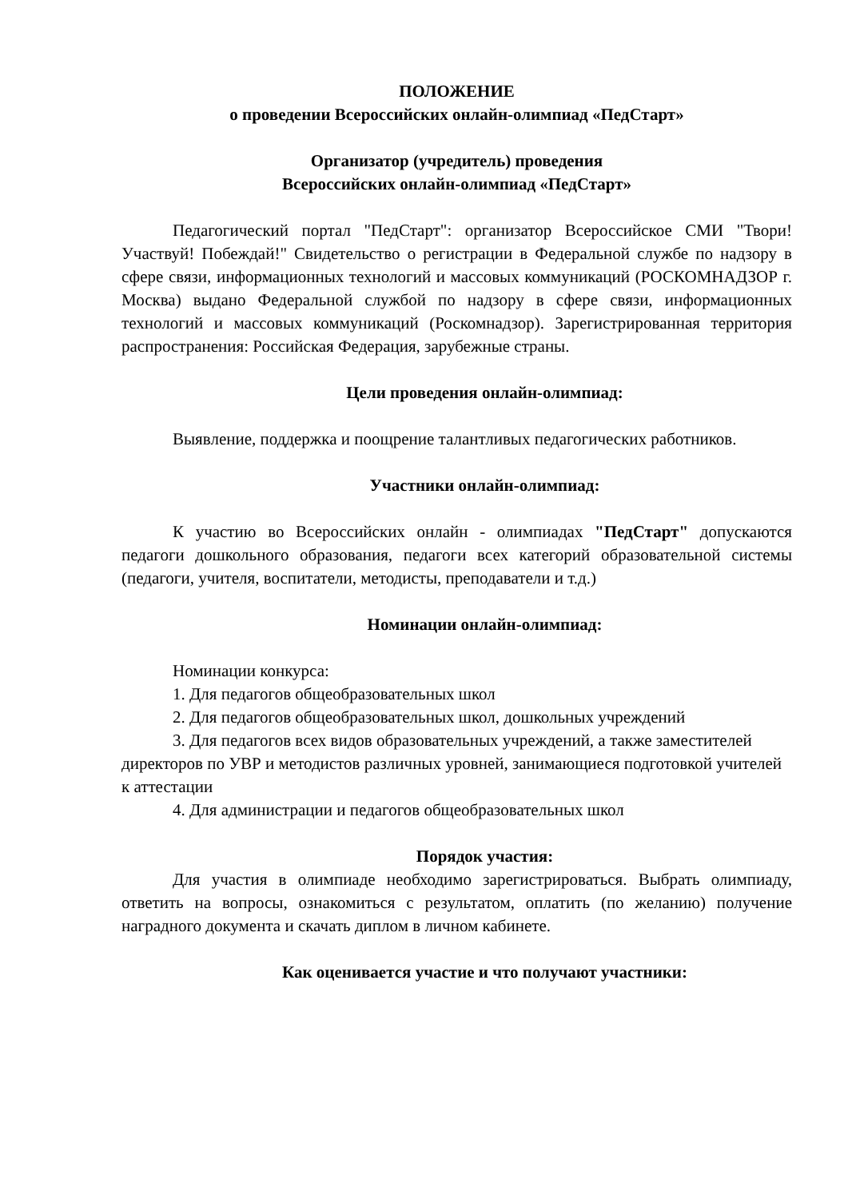ПОЛОЖЕНИЕ
о проведении Всероссийских онлайн-олимпиад «ПедСтарт»
Организатор (учредитель) проведения
Всероссийских онлайн-олимпиад «ПедСтарт»
Педагогический портал "ПедСтарт": организатор Всероссийское СМИ "Твори! Участвуй! Побеждай!" Свидетельство о регистрации в Федеральной службе по надзору в сфере связи, информационных технологий и массовых коммуникаций (РОСКОМНАДЗОР г. Москва) выдано Федеральной службой по надзору в сфере связи, информационных технологий и массовых коммуникаций (Роскомнадзор). Зарегистрированная территория распространения: Российская Федерация, зарубежные страны.
Цели проведения онлайн-олимпиад:
Выявление, поддержка и поощрение талантливых педагогических работников.
Участники онлайн-олимпиад:
К участию во Всероссийских онлайн - олимпиадах "ПедСтарт" допускаются педагоги дошкольного образования, педагоги всех категорий образовательной системы (педагоги, учителя, воспитатели, методисты, преподаватели и т.д.)
Номинации онлайн-олимпиад:
Номинации конкурса:
1. Для педагогов общеобразовательных школ
2. Для педагогов общеобразовательных школ, дошкольных учреждений
3. Для педагогов всех видов образовательных учреждений, а также заместителей директоров по УВР и методистов различных уровней, занимающиеся подготовкой учителей к аттестации
4. Для администрации и педагогов общеобразовательных школ
Порядок участия:
Для участия в олимпиаде необходимо зарегистрироваться. Выбрать олимпиаду, ответить на вопросы, ознакомиться с результатом, оплатить (по желанию) получение наградного документа и скачать диплом в личном кабинете.
Как оценивается участие и что получают участники: